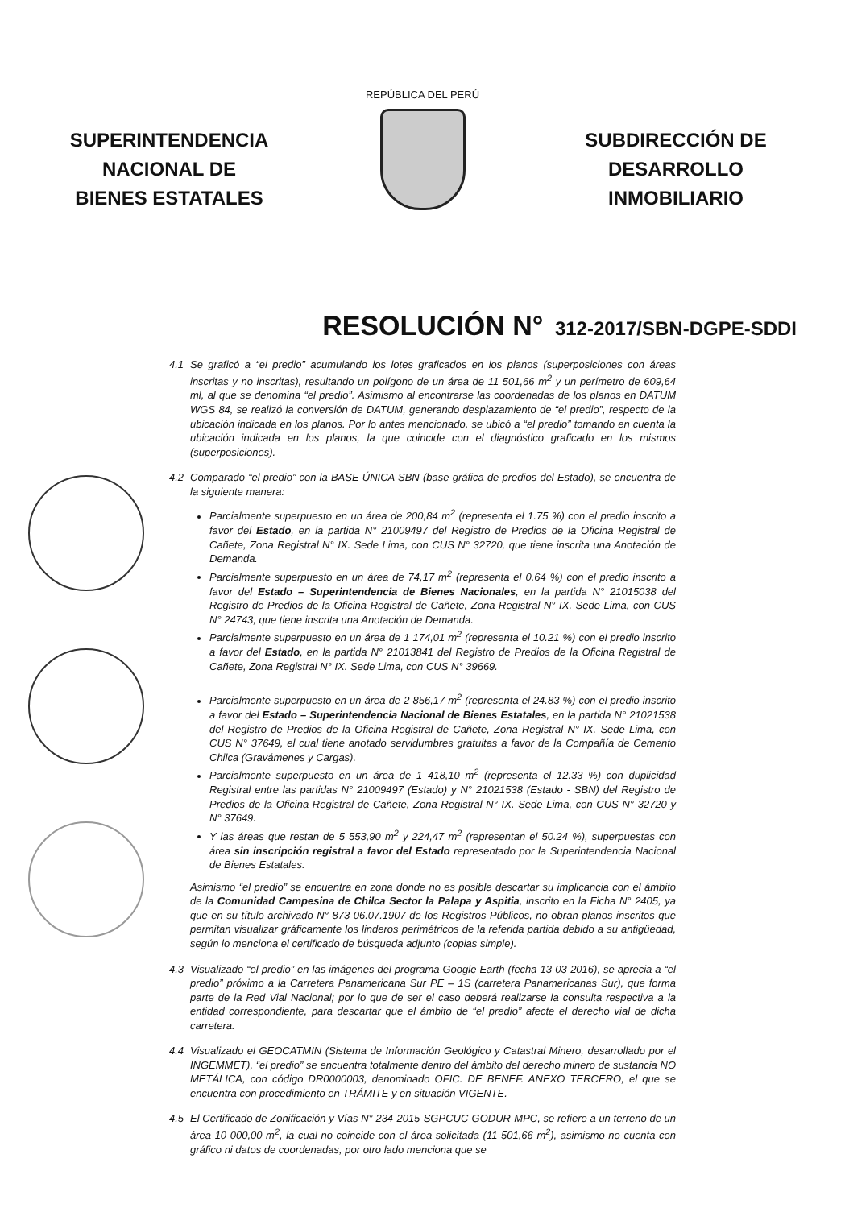SUPERINTENDENCIA
NACIONAL DE
BIENES ESTATALES
REPÚBLICA DEL PERÚ
SUBDIRECCIÓN DE
DESARROLLO
INMOBILIARIO
RESOLUCIÓN N° 312-2017/SBN-DGPE-SDDI
4.1 Se graficó a “el predio” acumulando los lotes graficados en los planos (superposiciones con áreas inscritas y no inscritas), resultando un polígono de un área de 11 501,66 m<sup>2</sup> y un perímetro de 609,64 ml, al que se denomina “el predio”. Asimismo al encontrarse las coordenadas de los planos en DATUM WGS 84, se realizó la conversión de DATUM, generando desplazamiento de “el predio”, respecto de la ubicación indicada en los planos. Por lo antes mencionado, se ubicó a “el predio” tomando en cuenta la ubicación indicada en los planos, la que coincide con el diagnóstico graficado en los mismos (superposiciones).
4.2 Comparado “el predio” con la BASE ÚNICA SBN (base gráfica de predios del Estado), se encuentra de la siguiente manera:
Parcialmente superpuesto en un área de 200,84 m<sup>2</sup> (representa el 1.75 %) con el predio inscrito a favor del Estado, en la partida N° 21009497 del Registro de Predios de la Oficina Registral de Cañete, Zona Registral N° IX. Sede Lima, con CUS N° 32720, que tiene inscrita una Anotación de Demanda.
Parcialmente superpuesto en un área de 74,17 m<sup>2</sup> (representa el 0.64 %) con el predio inscrito a favor del Estado – Superintendencia de Bienes Nacionales, en la partida N° 21015038 del Registro de Predios de la Oficina Registral de Cañete, Zona Registral N° IX. Sede Lima, con CUS N° 24743, que tiene inscrita una Anotación de Demanda.
Parcialmente superpuesto en un área de 1 174,01 m<sup>2</sup> (representa el 10.21 %) con el predio inscrito a favor del Estado, en la partida N° 21013841 del Registro de Predios de la Oficina Registral de Cañete, Zona Registral N° IX. Sede Lima, con CUS N° 39669.
Parcialmente superpuesto en un área de 2 856,17 m<sup>2</sup> (representa el 24.83 %) con el predio inscrito a favor del Estado – Superintendencia Nacional de Bienes Estatales, en la partida N° 21021538 del Registro de Predios de la Oficina Registral de Cañete, Zona Registral N° IX. Sede Lima, con CUS N° 37649, el cual tiene anotado servidumbres gratuitas a favor de la Compañía de Cemento Chilca (Gravámenes y Cargas).
Parcialmente superpuesto en un área de 1 418,10 m<sup>2</sup> (representa el 12.33 %) con duplicidad Registral entre las partidas N° 21009497 (Estado) y N° 21021538 (Estado - SBN) del Registro de Predios de la Oficina Registral de Cañete, Zona Registral N° IX. Sede Lima, con CUS N° 32720 y N° 37649.
Y las áreas que restan de 5 553,90 m<sup>2</sup> y 224,47 m<sup>2</sup> (representan el 50.24 %), superpuestas con área sin inscripción registral a favor del Estado representado por la Superintendencia Nacional de Bienes Estatales.
Asimismo “el predio” se encuentra en zona donde no es posible descartar su implicancia con el ámbito de la Comunidad Campesina de Chilca Sector la Palapa y Aspitia, inscrito en la Ficha N° 2405, ya que en su título archivado N° 873 06.07.1907 de los Registros Públicos, no obran planos inscritos que permitan visualizar gráficamente los linderos perimétricos de la referida partida debido a su antigüedad, según lo menciona el certificado de búsqueda adjunto (copias simple).
4.3 Visualizado “el predio” en las imágenes del programa Google Earth (fecha 13-03-2016), se aprecia a “el predio” próximo a la Carretera Panamericana Sur PE – 1S (carretera Panamericanas Sur), que forma parte de la Red Vial Nacional; por lo que de ser el caso deberá realizarse la consulta respectiva a la entidad correspondiente, para descartar que el ámbito de “el predio” afecte el derecho vial de dicha carretera.
4.4 Visualizado el GEOCATMIN (Sistema de Información Geológico y Catastral Minero, desarrollado por el INGEMMET), “el predio” se encuentra totalmente dentro del ámbito del derecho minero de sustancia NO METÁLICA, con código DR0000003, denominado OFIC. DE BENEF. ANEXO TERCERO, el que se encuentra con procedimiento en TRÁMITE y en situación VIGENTE.
4.5 El Certificado de Zonificación y Vías N° 234-2015-SGPCUC-GODUR-MPC, se refiere a un terreno de un área 10 000,00 m<sup>2</sup>, la cual no coincide con el área solicitada (11 501,66 m<sup>2</sup>), asimismo no cuenta con gráfico ni datos de coordenadas, por otro lado menciona que se